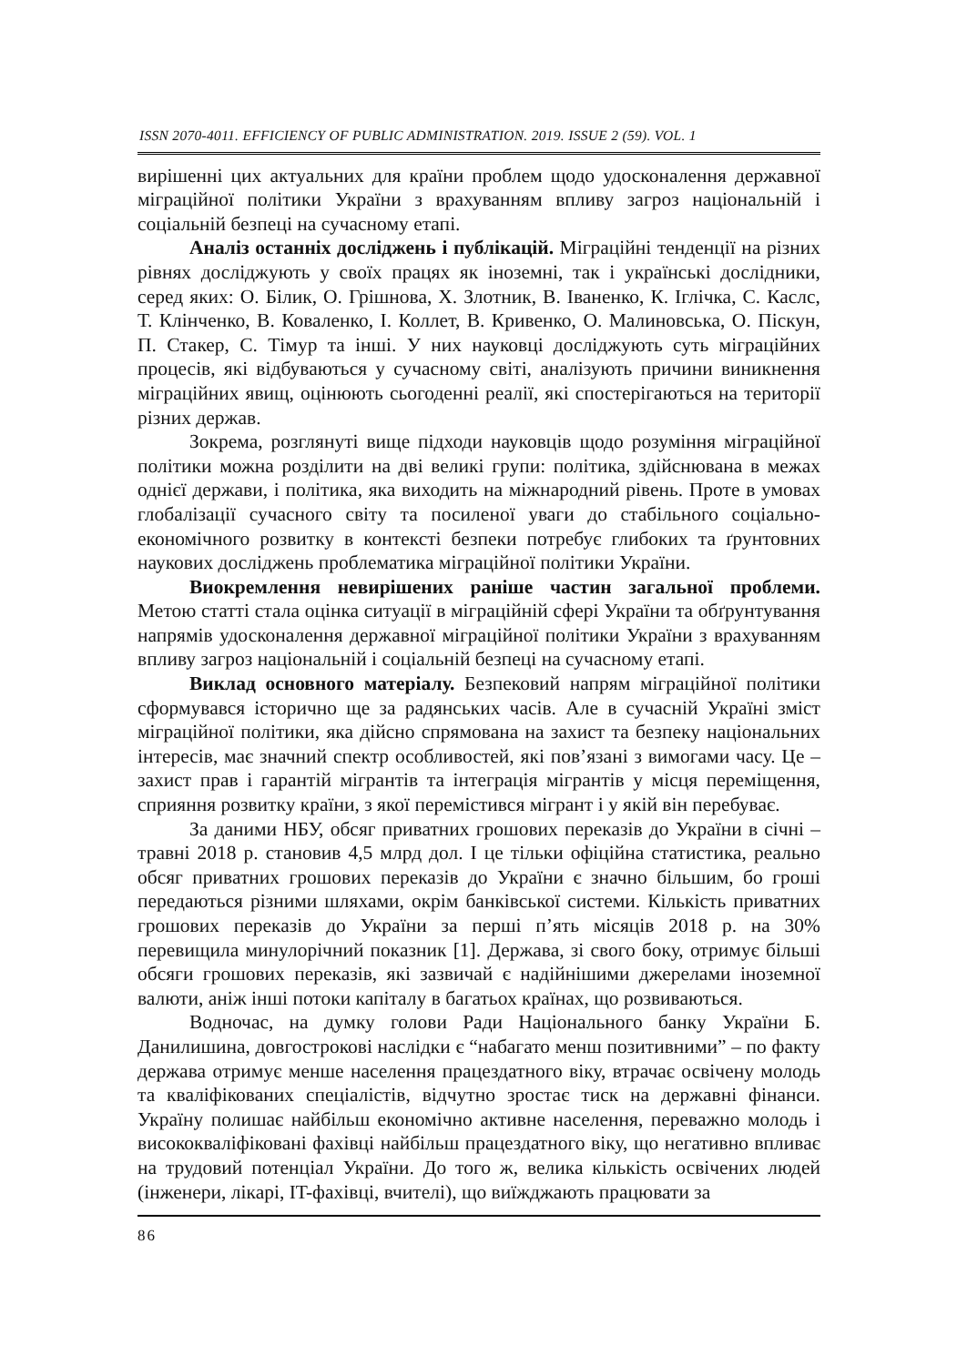ISSN 2070-4011. EFFICIENCY OF PUBLIC ADMINISTRATION. 2019. ISSUE 2 (59). VOL. 1
вирішенні цих актуальних для країни проблем щодо удосконалення державної міграційної політики України з врахуванням впливу загроз національній і соціальній безпеці на сучасному етапі.
Аналіз останніх досліджень і публікацій. Міграційні тенденції на різних рівнях досліджують у своїх працях як іноземні, так і українські дослідники, серед яких: О. Білик, О. Грішнова, Х. Злотник, В. Іваненко, К. Іглічка, С. Каслс, Т. Клінченко, В. Коваленко, І. Коллет, В. Кривенко, О. Малиновська, О. Піскун, П. Стакер, С. Тімур та інші. У них науковці досліджують суть міграційних процесів, які відбуваються у сучасному світі, аналізують причини виникнення міграційних явищ, оцінюють сьогоденні реалії, які спостерігаються на території різних держав.
Зокрема, розглянуті вище підходи науковців щодо розуміння міграційної політики можна розділити на дві великі групи: політика, здійснювана в межах однієї держави, і політика, яка виходить на міжнародний рівень. Проте в умовах глобалізації сучасного світу та посиленої уваги до стабільного соціально-економічного розвитку в контексті безпеки потребує глибоких та ґрунтовних наукових досліджень проблематика міграційної політики України.
Виокремлення невирішених раніше частин загальної проблеми. Метою статті стала оцінка ситуації в міграційній сфері України та обґрунтування напрямів удосконалення державної міграційної політики України з врахуванням впливу загроз національній і соціальній безпеці на сучасному етапі.
Виклад основного матеріалу. Безпековий напрям міграційної політики сформувався історично ще за радянських часів. Але в сучасній Україні зміст міграційної політики, яка дійсно спрямована на захист та безпеку національних інтересів, має значний спектр особливостей, які пов’язані з вимогами часу. Це – захист прав і гарантій мігрантів та інтеграція мігрантів у місця переміщення, сприяння розвитку країни, з якої перемістився мігрант і у якій він перебуває.
За даними НБУ, обсяг приватних грошових переказів до України в січні – травні 2018 р. становив 4,5 млрд дол. І це тільки офіційна статистика, реально обсяг приватних грошових переказів до України є значно більшим, бо гроші передаються різними шляхами, окрім банківської системи. Кількість приватних грошових переказів до України за перші п’ять місяців 2018 р. на 30% перевищила минулорічний показник [1]. Держава, зі свого боку, отримує більші обсяги грошових переказів, які зазвичай є надійнішими джерелами іноземної валюти, аніж інші потоки капіталу в багатьох країнах, що розвиваються.
Водночас, на думку голови Ради Національного банку України Б. Данилишина, довгострокові наслідки є “набагато менш позитивними” – по факту держава отримує менше населення працездатного віку, втрачає освічену молодь та кваліфікованих спеціалістів, відчутно зростає тиск на державні фінанси. Україну полишає найбільш економічно активне населення, переважно молодь і висококваліфіковані фахівці найбільш працездатного віку, що негативно впливає на трудовий потенціал України. До того ж, велика кількість освічених людей (інженери, лікарі, IT-фахівці, вчителі), що виїжджають працювати за
86